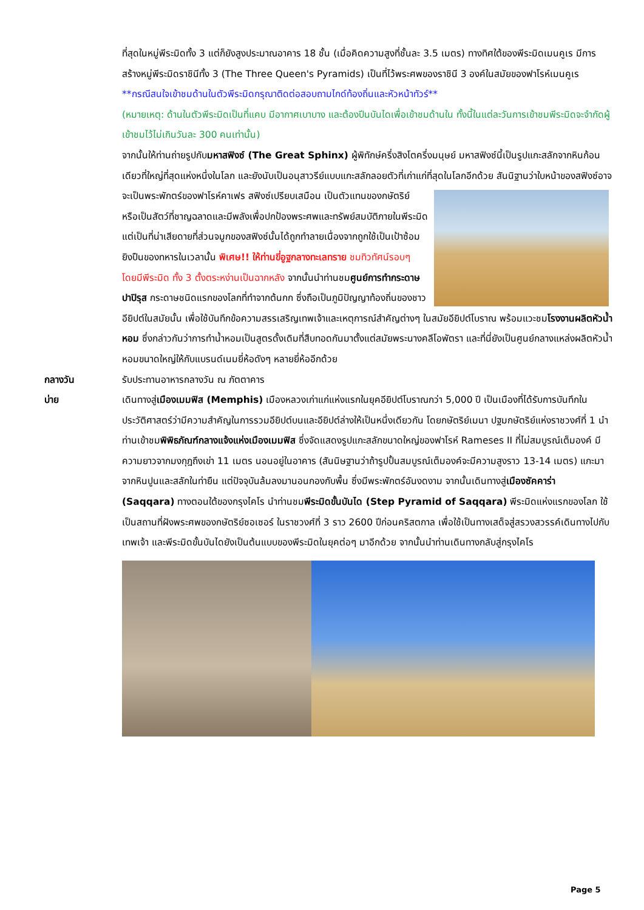ที่สุดในหมู่พีระมิดทั้ง 3 แต่ก็ยังสูงประมาณอาคาร 18 ชั้น (เมื่อคิดความสูงที่ชั้นละ 3.5 เมตร) ทางทิศใต้ของพีระมิดเมนคูเร มีการสร้างหมู่พีระมิดราชินีทั้ง 3 (The Three Queen's Pyramids) เป็นที่ไว้พระศพของราชินี 3 องค์ในสมัยของฟาโรห์เมนคูเร
**กรณีสนใจเข้าชมด้านในตัวพีระมิดกรุณาติดต่อสอบถามไกด์ท้องถิ่นและหัวหน้าทัวร์**
(หมายเหตุ: ด้านในตัวพีระมิดเป็นที่แคบ มีอากาศเบาบาง และต้องปีนบันไดเพื่อเข้าชมด้านใน ทั้งนี้ในแต่ละวันการเข้าชมพีระมิดจะจำกัดผู้เข้าชมไว้ไม่เกินวันละ 300 คนเท่านั้น)
จากนั้นให้ท่านถ่ายรูปกับมหาสฟิงซ์ (The Great Sphinx) ผู้พิทักษ์ครึ่งสิงโตครึ่งมนุษย์ มหาสฟิงซ์นี้เป็นรูปแกะสลักจากหินก้อนเดียวที่ใหญ่ที่สุดแห่งหนึ่งในโลก และยังนับเป็นอนุสาวรีย์แบบแกะสลักลอยตัวที่เก่าแก่ที่สุดในโลกอีกด้วย สันนิฐานว่าใบหน้าของสฟิงซ์อาจจะเป็นพระพักตร์ของฟาโรห์คาเฟร สฟิงซ์เปรียบเสมือน
เป็นตัวแทนของกษัตริย์ หรือเป็นสัตว์ที่ชาญฉลาดและมีพลังเพื่อปกป้องพระศพและทรัพย์สมบัติภายในพีระมิดแต่เป็นที่น่าเสียดายที่ส่วนจมูกของสฟิงซ์นั้นได้ถูกทำลายเนื่องจากถูกใช้เป็นเป้าซ้อมยิงปืนของทหารในเวลานั้น พิเศษ!! ให้ท่านขี่อูฐกลางทะเลทราย ชมทิวทัศน์รอบๆ โดยมีพีระมิด ทั้ง 3 ตั้งตระหง่านเป็นฉากหลัง จากนั้นนำท่านชมศูนย์การทำกระดาษปาปิรุส กระดาษชนิดแรกของโลกที่ทำจากต้นกก ซึ่งถือเป็นภูมิปัญญาท้องถิ่นของชาวอียิปต์ในสมัยนั้น เพื่อใช้บันทึกข้อความสรรเสริญเทพเจ้าและเหตุการณ์สำคัญต่างๆ ในสมัยอียิปต์โบราณ พร้อมแวะชมโรงงานผลิตหัวน้ำหอม ซึ่งกล่าวกันว่าการทำน้ำหอมเป็นสูตรดั้งเดิมที่สืบทอดกันมาตั้งแต่สมัยพระนางคลีโอพัตรา และที่นี่ยังเป็นศูนย์กลางแหล่งผลิตหัวน้ำหอมขนาดใหญ่ให้กับแบรนด์เนมยี่ห้อดังๆ หลายยี่ห้ออีกด้วย
กลางวัน รับประทานอาหารกลางวัน ณ ภัตตาคาร
บ่าย เดินทางสู่เมืองเมมฟิส (Memphis) เมืองหลวงเก่าแก่แห่งแรกในยุคอียิปต์โบราณกว่า 5,000 ปี เป็นเมืองที่ได้รับการบันทึกในประวัติศาสตร์ว่ามีความสำคัญในการรวมอียิปต์บนและอียิปต์ล่างให้เป็นหนึ่งเดียวกัน โดยกษัตริย์เมนา ปฐมกษัตริย์แห่งราชวงศ์ที่ 1 นำท่านเข้าชมพิพิธภัณฑ์กลางแจ้งแห่งเมืองเมมฟิส ซึ่งจัดแสดงรูปแกะสลักขนาดใหญ่ของฟาโรห์ Rameses II ที่ไม่สมบูรณ์เต็มองค์ มีความยาวจากมงกุฎถึงเข่า 11 เมตร นอนอยู่ในอาคาร (สันนิษฐานว่าถ้ารูปปั้นสมบูรณ์เต็มองค์จะมีความสูงราว 13-14 เมตร) แกะมาจากหินปูนและสลักในท่ายืน แต่ปัจจุบันล้มลงมานอนกองกับพื้น ซึ่งมีพระพักตร์อันงดงาม จากนั้นเดินทางสู่เมืองซัคคาร่า (Saqqara) ทางตอนใต้ของกรุงไคโร นำท่านชมพีระมิดขั้นบันได (Step Pyramid of Saqqara) พีระมิดแห่งแรกของโลก ใช้เป็นสถานที่ฝังพระศพของกษัตริย์ซอเซอร์ ในราชวงศ์ที่ 3 ราว 2600 ปีก่อนคริสตกาล เพื่อใช้เป็นทางเสด็จสู่สรวงสวรรค์เดินทางไปกับเทพเจ้า และพีระมิดขั้นบันไดยังเป็นต้นแบบของพีระมิดในยุคต่อๆ มาอีกด้วย จากนั้นนำท่านเดินทางกลับสู่กรุงไคโร
Page 5